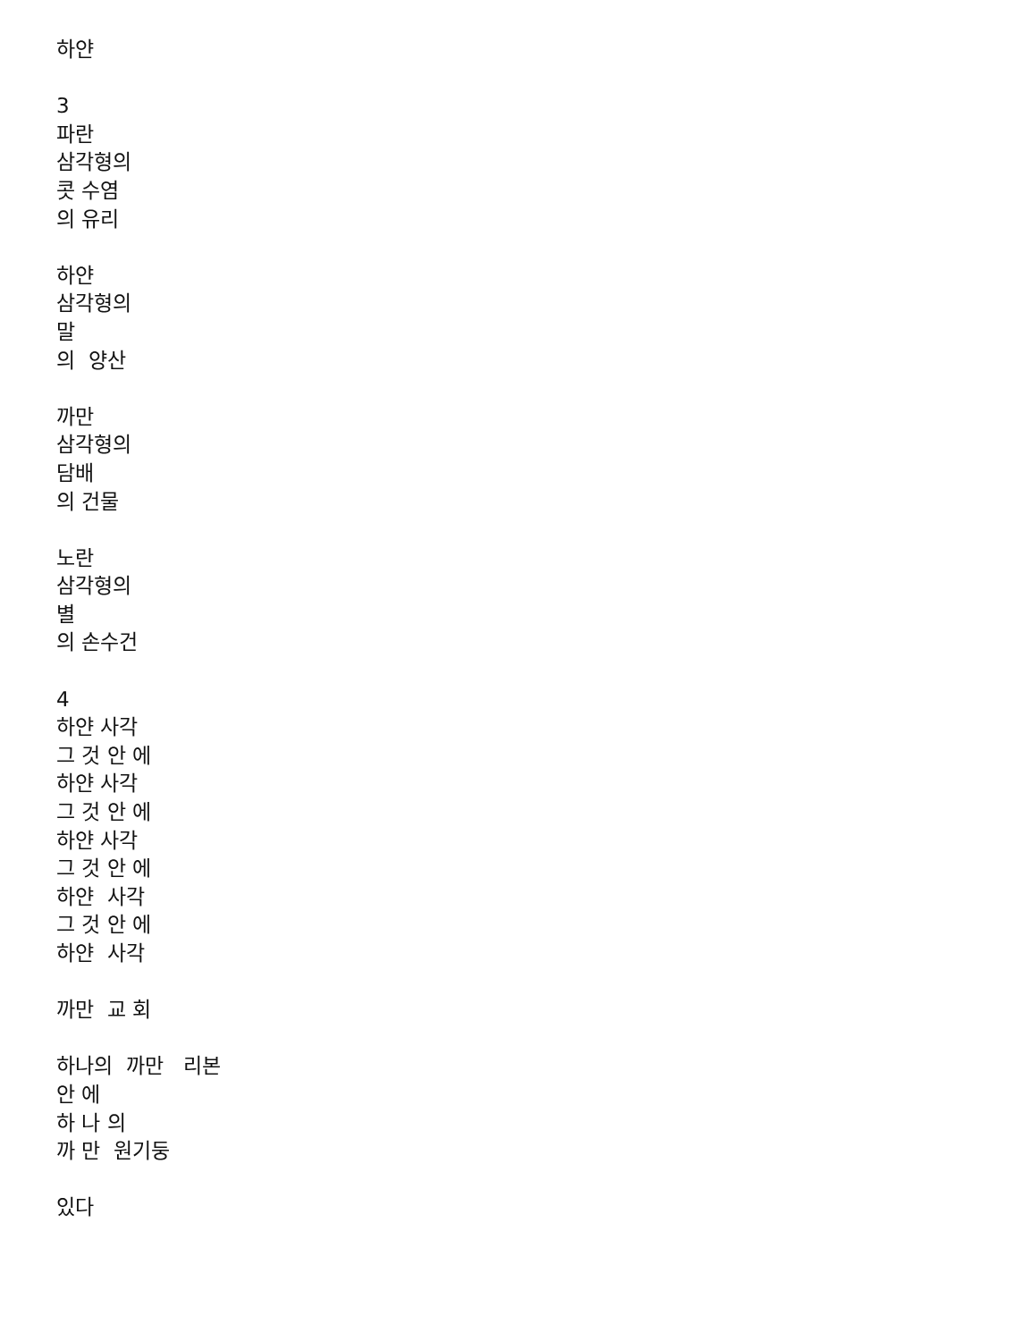하얀 3 파란 삼각형의 콧 수염 의 유리 하얀 삼각형의 말 의 양산 까만 삼각형의 담배 의 건물 노란 삼각형의 별 의 손수건 4 하얀 사각 그 것 안 에 하얀 사각 그 것 안 에 하얀 사각 그 것 안 에 하얀 사각 그 것 안 에 하얀 사각 까만 교 회 하나의 까만 리본 안 에 하 나 의 까 만 원기둥 있다